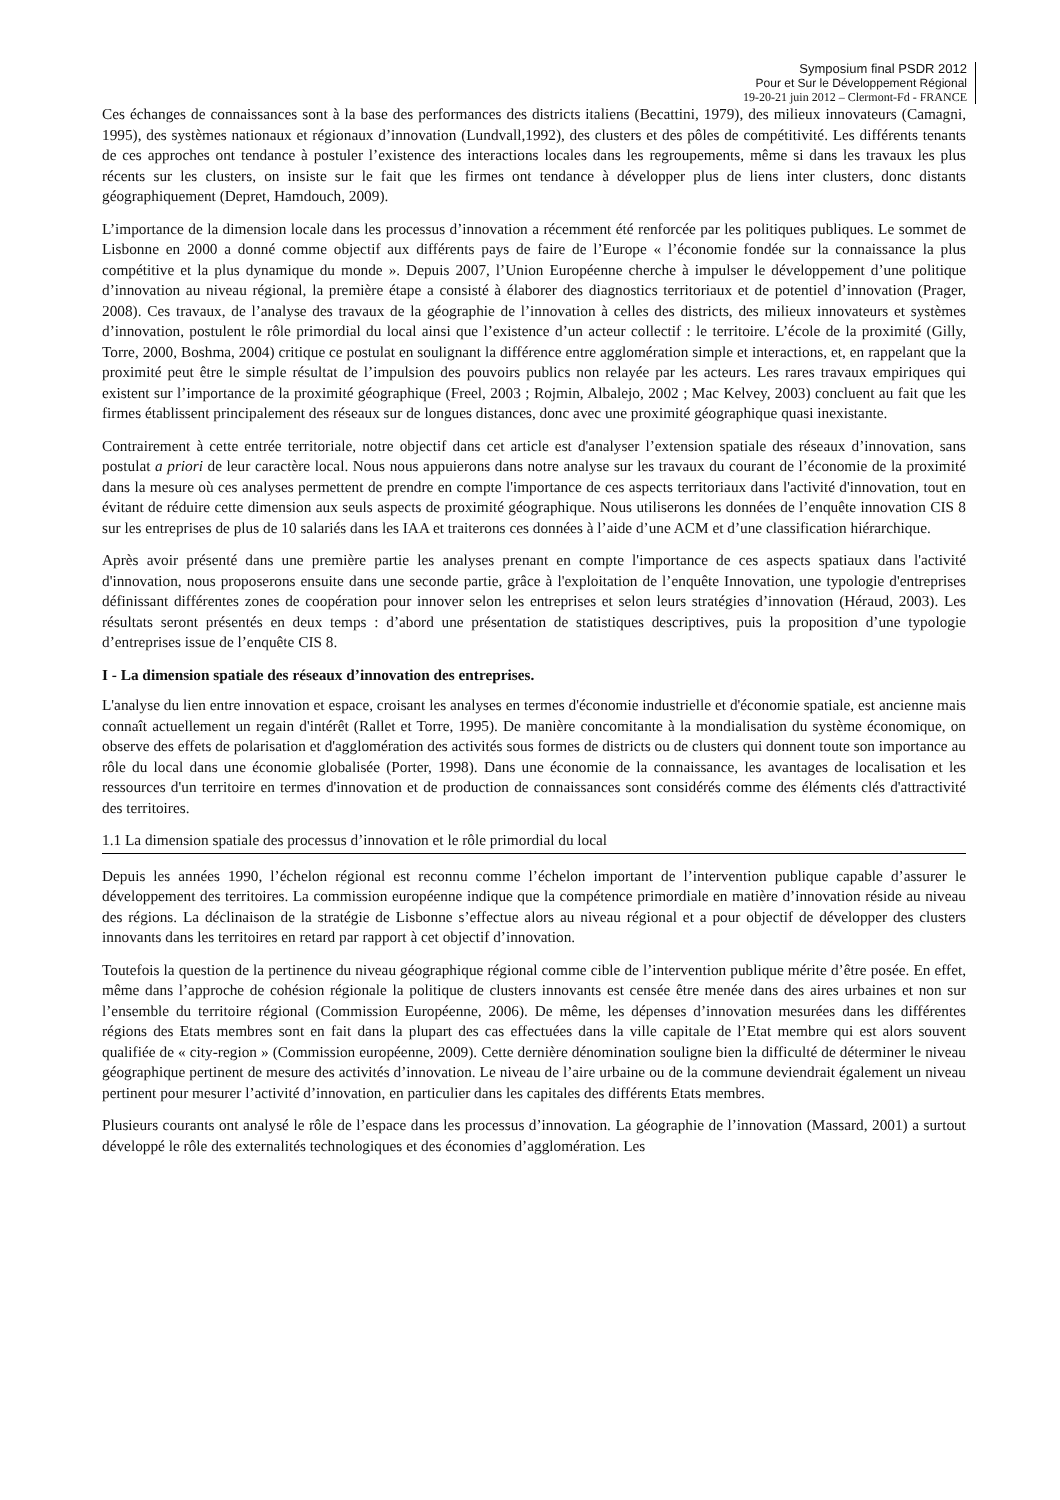Symposium final PSDR 2012
Pour et Sur le Développement Régional
19-20-21 juin 2012 – Clermont-Fd - FRANCE
Ces échanges de connaissances sont à la base des performances des districts italiens (Becattini, 1979), des milieux innovateurs (Camagni, 1995), des systèmes nationaux et régionaux d’innovation (Lundvall,1992), des clusters et des pôles de compétitivité. Les différents tenants de ces approches ont tendance à postuler l’existence des interactions locales dans les regroupements, même si dans les travaux les plus récents sur les clusters, on insiste sur le fait que les firmes ont tendance à développer plus de liens inter clusters, donc distants géographiquement (Depret, Hamdouch, 2009).
L’importance de la dimension locale dans les processus d’innovation a récemment été renforcée par les politiques publiques. Le sommet de Lisbonne en 2000 a donné comme objectif aux différents pays de faire de l’Europe « l’économie fondée sur la connaissance la plus compétitive et la plus dynamique du monde ». Depuis 2007, l’Union Européenne cherche à impulser le développement d’une politique d’innovation au niveau régional, la première étape a consisté à élaborer des diagnostics territoriaux et de potentiel d’innovation (Prager, 2008). Ces travaux, de l’analyse des travaux de la géographie de l’innovation à celles des districts, des milieux innovateurs et systèmes d’innovation, postulent le rôle primordial du local ainsi que l’existence d’un acteur collectif : le territoire. L’école de la proximité (Gilly, Torre, 2000, Boshma, 2004) critique ce postulat en soulignant la différence entre agglomération simple et interactions, et, en rappelant que la proximité peut être le simple résultat de l’impulsion des pouvoirs publics non relayée par les acteurs. Les rares travaux empiriques qui existent sur l’importance de la proximité géographique (Freel, 2003 ; Rojmin, Albalejo, 2002 ; Mac Kelvey, 2003) concluent au fait que les firmes établissent principalement des réseaux sur de longues distances, donc avec une proximité géographique quasi inexistante.
Contrairement à cette entrée territoriale, notre objectif dans cet article est d'analyser l’extension spatiale des réseaux d’innovation, sans postulat a priori de leur caractère local. Nous nous appuierons dans notre analyse sur les travaux du courant de l’économie de la proximité dans la mesure où ces analyses permettent de prendre en compte l'importance de ces aspects territoriaux dans l'activité d'innovation, tout en évitant de réduire cette dimension aux seuls aspects de proximité géographique. Nous utiliserons les données de l’enquête innovation CIS 8 sur les entreprises de plus de 10 salariés dans les IAA et traiterons ces données à l’aide d’une ACM et d’une classification hiérarchique.
Après avoir présenté dans une première partie les analyses prenant en compte l'importance de ces aspects spatiaux dans l'activité d'innovation, nous proposerons ensuite dans une seconde partie, grâce à l'exploitation de l’enquête Innovation, une typologie d'entreprises définissant différentes zones de coopération pour innover selon les entreprises et selon leurs stratégies d’innovation (Héraud, 2003). Les résultats seront présentés en deux temps : d’abord une présentation de statistiques descriptives, puis la proposition d’une typologie d’entreprises issue de l’enquête CIS 8.
I - La dimension spatiale des réseaux d’innovation des entreprises.
L'analyse du lien entre innovation et espace, croisant les analyses en termes d'économie industrielle et d'économie spatiale, est ancienne mais connaît actuellement un regain d'intérêt (Rallet et Torre, 1995). De manière concomitante à la mondialisation du système économique, on observe des effets de polarisation et d'agglomération des activités sous formes de districts ou de clusters qui donnent toute son importance au rôle du local dans une économie globalisée (Porter, 1998). Dans une économie de la connaissance, les avantages de localisation et les ressources d'un territoire en termes d'innovation et de production de connaissances sont considérés comme des éléments clés d'attractivité des territoires.
1.1 La dimension spatiale des processus d’innovation et le rôle primordial du local
Depuis les années 1990, l’échelon régional est reconnu comme l’échelon important de l’intervention publique capable d’assurer le développement des territoires. La commission européenne indique que la compétence primordiale en matière d’innovation réside au niveau des régions. La déclinaison de la stratégie de Lisbonne s’effectue alors au niveau régional et a pour objectif de développer des clusters innovants dans les territoires en retard par rapport à cet objectif d’innovation.
Toutefois la question de la pertinence du niveau géographique régional comme cible de l’intervention publique mérite d’être posée. En effet, même dans l’approche de cohésion régionale la politique de clusters innovants est censée être menée dans des aires urbaines et non sur l’ensemble du territoire régional (Commission Européenne, 2006). De même, les dépenses d’innovation mesurées dans les différentes régions des Etats membres sont en fait dans la plupart des cas effectuées dans la ville capitale de l’Etat membre qui est alors souvent qualifiée de « city-region » (Commission européenne, 2009). Cette dernière dénomination souligne bien la difficulté de déterminer le niveau géographique pertinent de mesure des activités d’innovation. Le niveau de l’aire urbaine ou de la commune deviendrait également un niveau pertinent pour mesurer l’activité d’innovation, en particulier dans les capitales des différents Etats membres.
Plusieurs courants ont analysé le rôle de l’espace dans les processus d’innovation. La géographie de l’innovation (Massard, 2001) a surtout développé le rôle des externalités technologiques et des économies d’agglomération. Les